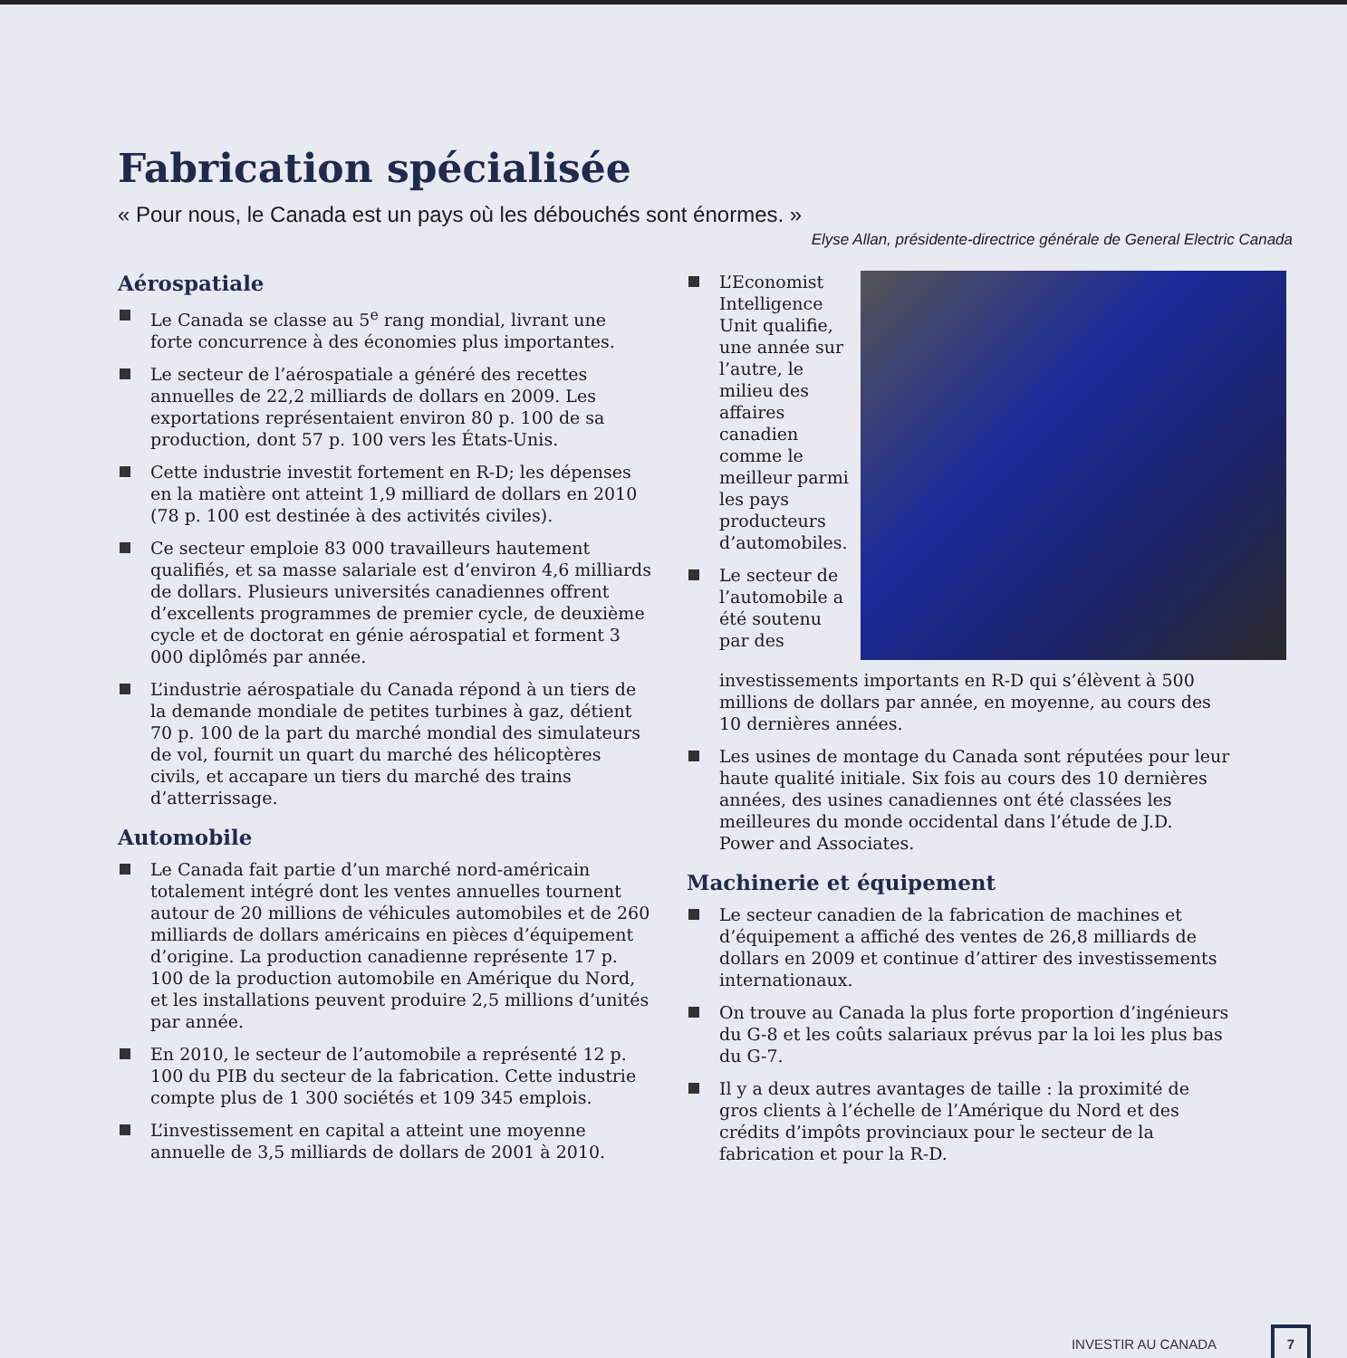Fabrication spécialisée
« Pour nous, le Canada est un pays où les débouchés sont énormes. »
Elyse Allan, présidente-directrice générale de General Electric Canada
Aérospatiale
Le Canada se classe au 5<sup>e</sup> rang mondial, livrant une forte concurrence à des économies plus importantes.
Le secteur de l’aérospatiale a généré des recettes annuelles de 22,2 milliards de dollars en 2009. Les exportations représentaient environ 80 p. 100 de sa production, dont 57 p. 100 vers les États-Unis.
Cette industrie investit fortement en R-D; les dépenses en la matière ont atteint 1,9 milliard de dollars en 2010 (78 p. 100 est destinée à des activités civiles).
Ce secteur emploie 83 000 travailleurs hautement qualifiés, et sa masse salariale est d’environ 4,6 milliards de dollars. Plusieurs universités canadiennes offrent d’excellents programmes de premier cycle, de deuxième cycle et de doctorat en génie aérospatial et forment 3 000 diplômés par année.
L’industrie aérospatiale du Canada répond à un tiers de la demande mondiale de petites turbines à gaz, détient 70 p. 100 de la part du marché mondial des simulateurs de vol, fournit un quart du marché des hélicoptères civils, et accapare un tiers du marché des trains d’atterrissage.
Automobile
Le Canada fait partie d’un marché nord-américain totalement intégré dont les ventes annuelles tournent autour de 20 millions de véhicules automobiles et de 260 milliards de dollars américains en pièces d’équipement d’origine. La production canadienne représente 17 p. 100 de la production automobile en Amérique du Nord, et les installations peuvent produire 2,5 millions d’unités par année.
En 2010, le secteur de l’automobile a représenté 12 p. 100 du PIB du secteur de la fabrication. Cette industrie compte plus de 1 300 sociétés et 109 345 emplois.
L’investissement en capital a atteint une moyenne annuelle de 3,5 milliards de dollars de 2001 à 2010.
L’Economist Intelligence Unit qualifie, une année sur l’autre, le milieu des affaires canadien comme le meilleur parmi les pays producteurs d’automobiles.
Le secteur de l’automobile a été soutenu par des investissements importants en R-D qui s’élèvent à 500 millions de dollars par année, en moyenne, au cours des 10 dernières années.
Les usines de montage du Canada sont réputées pour leur haute qualité initiale. Six fois au cours des 10 dernières années, des usines canadiennes ont été classées les meilleures du monde occidental dans l’étude de J.D. Power and Associates.
Machinerie et équipement
Le secteur canadien de la fabrication de machines et d’équipement a affiché des ventes de 26,8 milliards de dollars en 2009 et continue d’attirer des investissements internationaux.
On trouve au Canada la plus forte proportion d’ingénieurs du G-8 et les coûts salariaux prévus par la loi les plus bas du G-7.
Il y a deux autres avantages de taille : la proximité de gros clients à l’échelle de l’Amérique du Nord et des crédits d’impôts provinciaux pour le secteur de la fabrication et pour la R-D.
INVESTIR AU CANADA 7